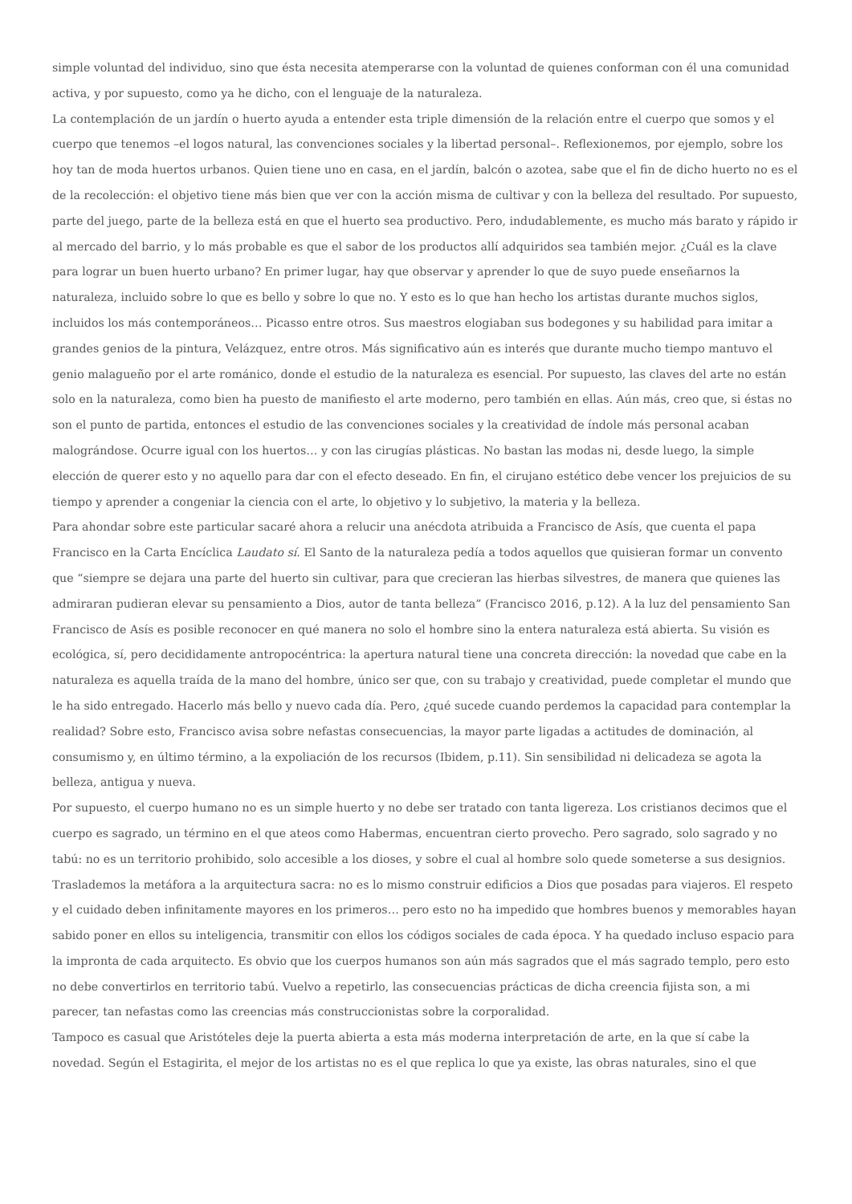simple voluntad del individuo, sino que ésta necesita atemperarse con la voluntad de quienes conforman con él una comunidad activa, y por supuesto, como ya he dicho, con el lenguaje de la naturaleza.
La contemplación de un jardín o huerto ayuda a entender esta triple dimensión de la relación entre el cuerpo que somos y el cuerpo que tenemos –el logos natural, las convenciones sociales y la libertad personal–. Reflexionemos, por ejemplo, sobre los hoy tan de moda huertos urbanos. Quien tiene uno en casa, en el jardín, balcón o azotea, sabe que el fin de dicho huerto no es el de la recolección: el objetivo tiene más bien que ver con la acción misma de cultivar y con la belleza del resultado. Por supuesto, parte del juego, parte de la belleza está en que el huerto sea productivo. Pero, indudablemente, es mucho más barato y rápido ir al mercado del barrio, y lo más probable es que el sabor de los productos allí adquiridos sea también mejor. ¿Cuál es la clave para lograr un buen huerto urbano? En primer lugar, hay que observar y aprender lo que de suyo puede enseñarnos la naturaleza, incluido sobre lo que es bello y sobre lo que no. Y esto es lo que han hecho los artistas durante muchos siglos, incluidos los más contemporáneos… Picasso entre otros. Sus maestros elogiaban sus bodegones y su habilidad para imitar a grandes genios de la pintura, Velázquez, entre otros. Más significativo aún es interés que durante mucho tiempo mantuvo el genio malagueño por el arte románico, donde el estudio de la naturaleza es esencial. Por supuesto, las claves del arte no están solo en la naturaleza, como bien ha puesto de manifiesto el arte moderno, pero también en ellas. Aún más, creo que, si éstas no son el punto de partida, entonces el estudio de las convenciones sociales y la creatividad de índole más personal acaban malográndose. Ocurre igual con los huertos… y con las cirugías plásticas. No bastan las modas ni, desde luego, la simple elección de querer esto y no aquello para dar con el efecto deseado. En fin, el cirujano estético debe vencer los prejuicios de su tiempo y aprender a congeniar la ciencia con el arte, lo objetivo y lo subjetivo, la materia y la belleza.
Para ahondar sobre este particular sacaré ahora a relucir una anécdota atribuida a Francisco de Asís, que cuenta el papa Francisco en la Carta Encíclica Laudato sí. El Santo de la naturaleza pedía a todos aquellos que quisieran formar un convento que “siempre se dejara una parte del huerto sin cultivar, para que crecieran las hierbas silvestres, de manera que quienes las admiraran pudieran elevar su pensamiento a Dios, autor de tanta belleza” (Francisco 2016, p.12). A la luz del pensamiento San Francisco de Asís es posible reconocer en qué manera no solo el hombre sino la entera naturaleza está abierta. Su visión es ecológica, sí, pero decididamente antropocéntrica: la apertura natural tiene una concreta dirección: la novedad que cabe en la naturaleza es aquella traída de la mano del hombre, único ser que, con su trabajo y creatividad, puede completar el mundo que le ha sido entregado. Hacerlo más bello y nuevo cada día. Pero, ¿qué sucede cuando perdemos la capacidad para contemplar la realidad? Sobre esto, Francisco avisa sobre nefastas consecuencias, la mayor parte ligadas a actitudes de dominación, al consumismo y, en último término, a la expoliación de los recursos (Ibidem, p.11). Sin sensibilidad ni delicadeza se agota la belleza, antigua y nueva.
Por supuesto, el cuerpo humano no es un simple huerto y no debe ser tratado con tanta ligereza. Los cristianos decimos que el cuerpo es sagrado, un término en el que ateos como Habermas, encuentran cierto provecho. Pero sagrado, solo sagrado y no tabú: no es un territorio prohibido, solo accesible a los dioses, y sobre el cual al hombre solo quede someterse a sus designios. Traslademos la metáfora a la arquitectura sacra: no es lo mismo construir edificios a Dios que posadas para viajeros. El respeto y el cuidado deben infinitamente mayores en los primeros… pero esto no ha impedido que hombres buenos y memorables hayan sabido poner en ellos su inteligencia, transmitir con ellos los códigos sociales de cada época. Y ha quedado incluso espacio para la impronta de cada arquitecto. Es obvio que los cuerpos humanos son aún más sagrados que el más sagrado templo, pero esto no debe convertirlos en territorio tabú. Vuelvo a repetirlo, las consecuencias prácticas de dicha creencia fijista son, a mi parecer, tan nefastas como las creencias más construccionistas sobre la corporalidad.
Tampoco es casual que Aristóteles deje la puerta abierta a esta más moderna interpretación de arte, en la que sí cabe la novedad. Según el Estagirita, el mejor de los artistas no es el que replica lo que ya existe, las obras naturales, sino el que